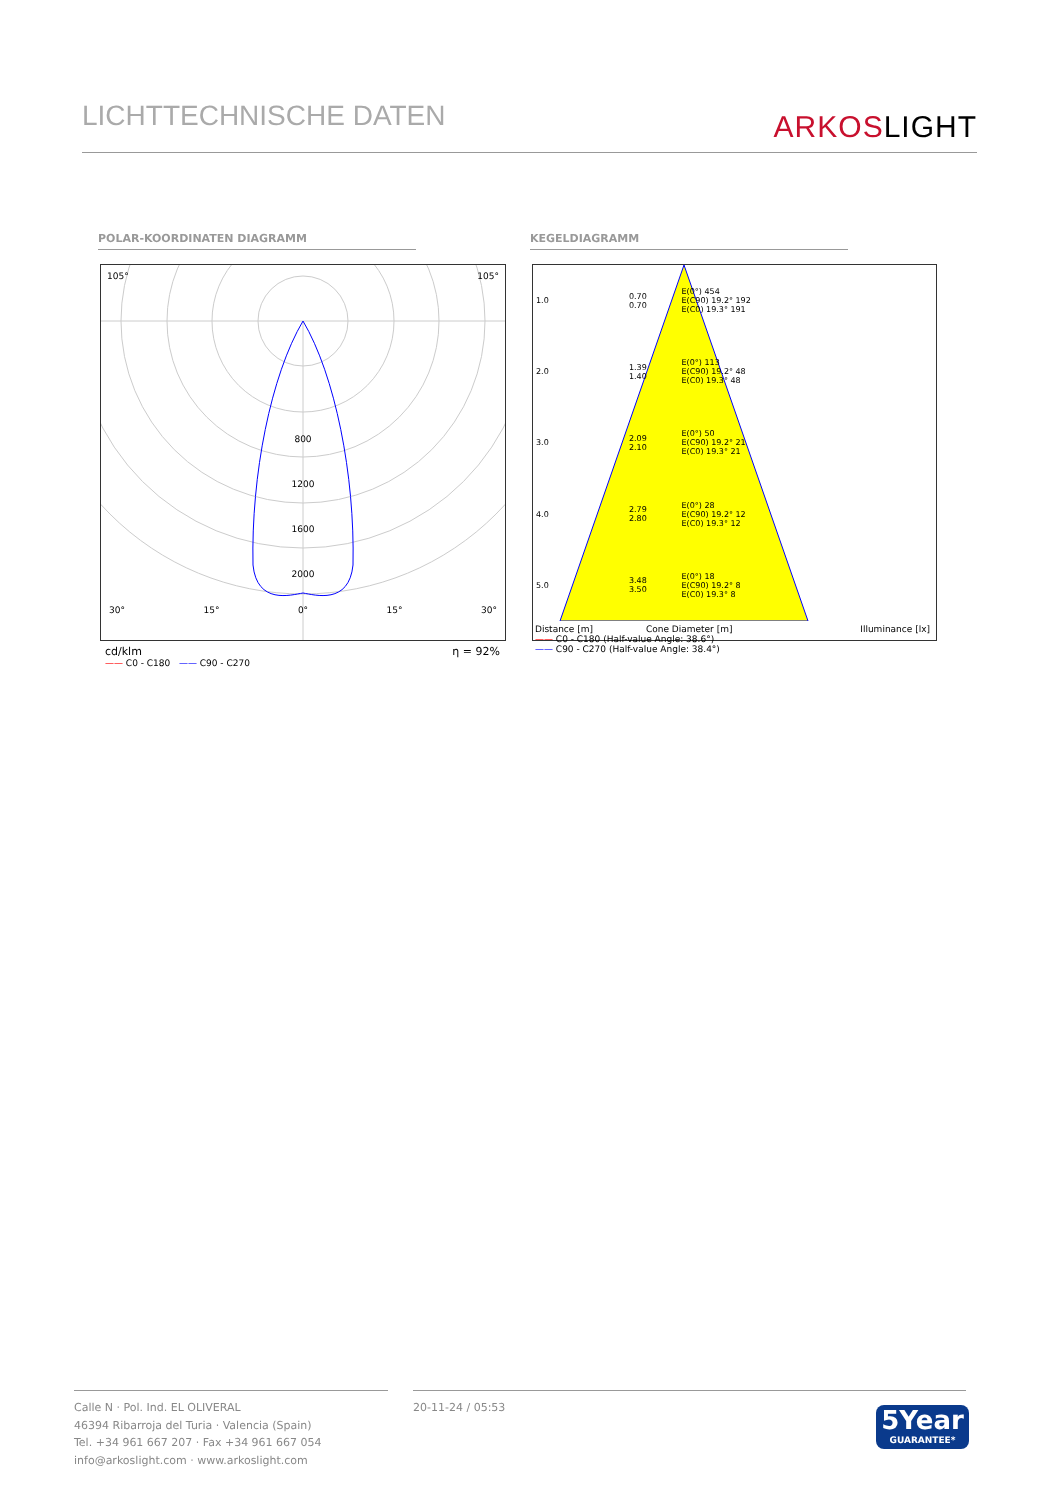LICHTTECHNISCHE DATEN
ARKOSLIGHT
POLAR-KOORDINATEN DIAGRAMM KEGELDIAGRAMM
105° 105°
800
1200
1600
2000
30° 15° 0° 15° 30°
cd/klm η = 92%
—— C0 - C180 —— C90 - C270
| 1.0 | 0.70 0.70 | E(0°) 454 E(C90) 19.2° 192 E(C0) 19.3° 191 |
| 2.0 | 1.39 1.40 | E(0°) 113 E(C90) 19.2° 48 E(C0) 19.3° 48 |
| 3.0 | 2.09 2.10 | E(0°) 50 E(C90) 19.2° 21 E(C0) 19.3° 21 |
| 4.0 | 2.79 2.80 | E(0°) 28 E(C90) 19.2° 12 E(C0) 19.3° 12 |
| 5.0 | 3.48 3.50 | E(0°) 18 E(C90) 19.2° 8 E(C0) 19.3° 8 |
Distance [m] Cone Diameter [m] Illuminance [lx]
—— C0 - C180 (Half-value Angle: 38.6°)
—— C90 - C270 (Half-value Angle: 38.4°)
Calle N · Pol. Ind. EL OLIVERAL
46394 Ribarroja del Turia · Valencia (Spain)
Tel. +34 961 667 207 · Fax +34 961 667 054
info@arkoslight.com · www.arkoslight.com
20-11-24 / 05:53
5Year
GUARANTEE*